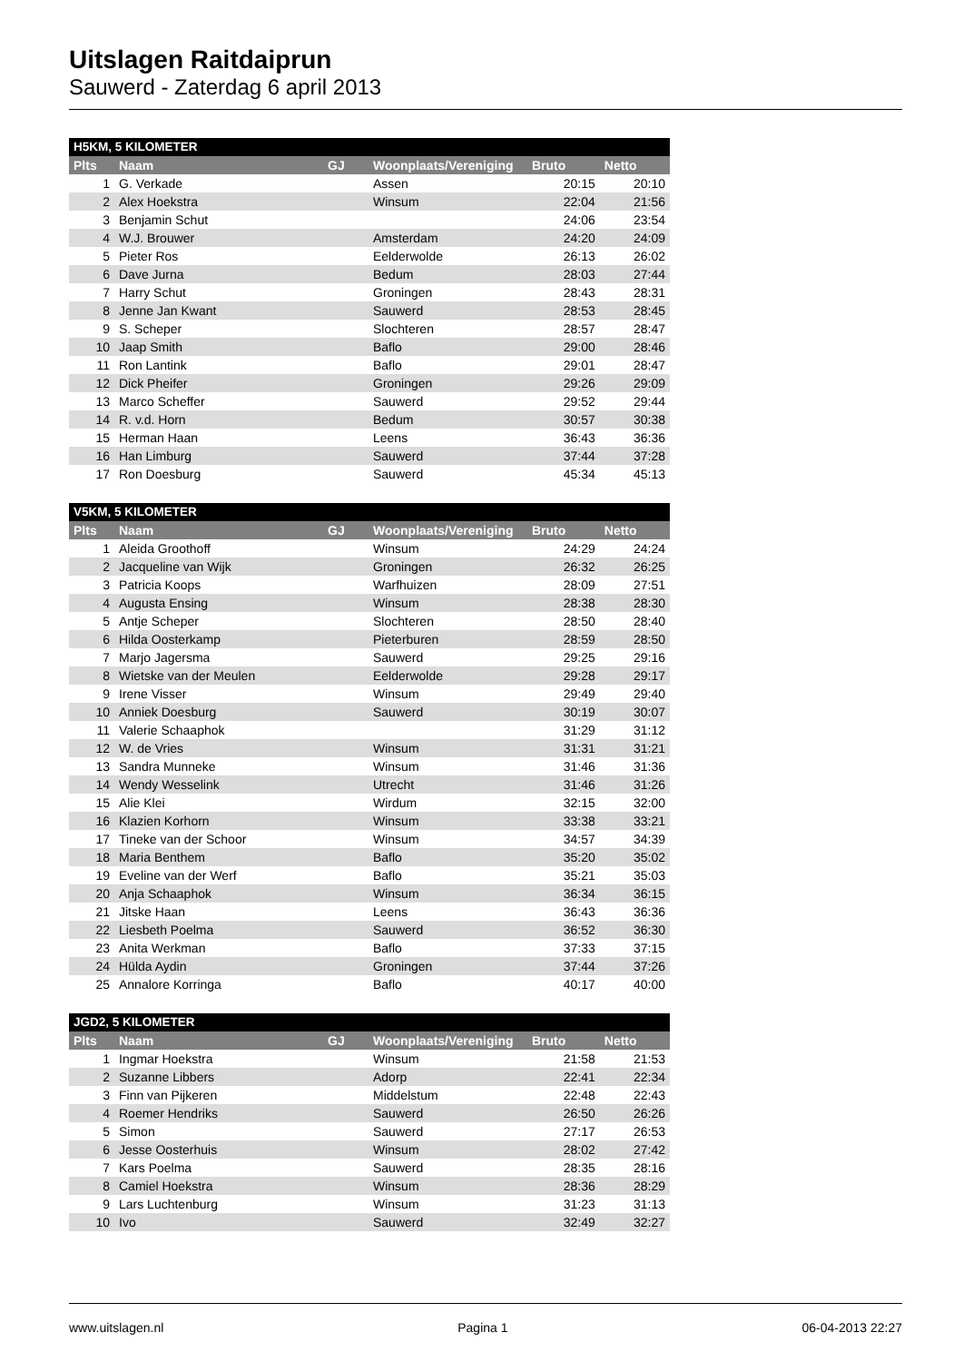Uitslagen Raitdaiprun
Sauwerd - Zaterdag 6 april 2013
| H5KM, 5 KILOMETER | | | | | |
| --- | --- | --- | --- | --- | --- |
| Plts | Naam | GJ | Woonplaats/Vereniging | Bruto | Netto |
| 1 | G. Verkade | | Assen | 20:15 | 20:10 |
| 2 | Alex Hoekstra | | Winsum | 22:04 | 21:56 |
| 3 | Benjamin Schut | | | 24:06 | 23:54 |
| 4 | W.J. Brouwer | | Amsterdam | 24:20 | 24:09 |
| 5 | Pieter Ros | | Eelderwolde | 26:13 | 26:02 |
| 6 | Dave Jurna | | Bedum | 28:03 | 27:44 |
| 7 | Harry Schut | | Groningen | 28:43 | 28:31 |
| 8 | Jenne Jan Kwant | | Sauwerd | 28:53 | 28:45 |
| 9 | S. Scheper | | Slochteren | 28:57 | 28:47 |
| 10 | Jaap Smith | | Baflo | 29:00 | 28:46 |
| 11 | Ron Lantink | | Baflo | 29:01 | 28:47 |
| 12 | Dick Pheifer | | Groningen | 29:26 | 29:09 |
| 13 | Marco Scheffer | | Sauwerd | 29:52 | 29:44 |
| 14 | R. v.d. Horn | | Bedum | 30:57 | 30:38 |
| 15 | Herman Haan | | Leens | 36:43 | 36:36 |
| 16 | Han Limburg | | Sauwerd | 37:44 | 37:28 |
| 17 | Ron Doesburg | | Sauwerd | 45:34 | 45:13 |
| V5KM, 5 KILOMETER | | | | | |
| --- | --- | --- | --- | --- | --- |
| Plts | Naam | GJ | Woonplaats/Vereniging | Bruto | Netto |
| 1 | Aleida Groothoff | | Winsum | 24:29 | 24:24 |
| 2 | Jacqueline van Wijk | | Groningen | 26:32 | 26:25 |
| 3 | Patricia Koops | | Warfhuizen | 28:09 | 27:51 |
| 4 | Augusta Ensing | | Winsum | 28:38 | 28:30 |
| 5 | Antje Scheper | | Slochteren | 28:50 | 28:40 |
| 6 | Hilda Oosterkamp | | Pieterburen | 28:59 | 28:50 |
| 7 | Marjo Jagersma | | Sauwerd | 29:25 | 29:16 |
| 8 | Wietske van der Meulen | | Eelderwolde | 29:28 | 29:17 |
| 9 | Irene Visser | | Winsum | 29:49 | 29:40 |
| 10 | Anniek Doesburg | | Sauwerd | 30:19 | 30:07 |
| 11 | Valerie Schaaphok | | | 31:29 | 31:12 |
| 12 | W. de Vries | | Winsum | 31:31 | 31:21 |
| 13 | Sandra Munneke | | Winsum | 31:46 | 31:36 |
| 14 | Wendy Wesselink | | Utrecht | 31:46 | 31:26 |
| 15 | Alie Klei | | Wirdum | 32:15 | 32:00 |
| 16 | Klazien Korhorn | | Winsum | 33:38 | 33:21 |
| 17 | Tineke van der Schoor | | Winsum | 34:57 | 34:39 |
| 18 | Maria Benthem | | Baflo | 35:20 | 35:02 |
| 19 | Eveline van der Werf | | Baflo | 35:21 | 35:03 |
| 20 | Anja Schaaphok | | Winsum | 36:34 | 36:15 |
| 21 | Jitske Haan | | Leens | 36:43 | 36:36 |
| 22 | Liesbeth Poelma | | Sauwerd | 36:52 | 36:30 |
| 23 | Anita Werkman | | Baflo | 37:33 | 37:15 |
| 24 | Hülda Aydin | | Groningen | 37:44 | 37:26 |
| 25 | Annalore Korringa | | Baflo | 40:17 | 40:00 |
| JGD2, 5 KILOMETER | | | | | |
| --- | --- | --- | --- | --- | --- |
| Plts | Naam | GJ | Woonplaats/Vereniging | Bruto | Netto |
| 1 | Ingmar Hoekstra | | Winsum | 21:58 | 21:53 |
| 2 | Suzanne Libbers | | Adorp | 22:41 | 22:34 |
| 3 | Finn van Pijkeren | | Middelstum | 22:48 | 22:43 |
| 4 | Roemer Hendriks | | Sauwerd | 26:50 | 26:26 |
| 5 | Simon | | Sauwerd | 27:17 | 26:53 |
| 6 | Jesse Oosterhuis | | Winsum | 28:02 | 27:42 |
| 7 | Kars Poelma | | Sauwerd | 28:35 | 28:16 |
| 8 | Camiel Hoekstra | | Winsum | 28:36 | 28:29 |
| 9 | Lars Luchtenburg | | Winsum | 31:23 | 31:13 |
| 10 | Ivo | | Sauwerd | 32:49 | 32:27 |
www.uitslagen.nl Pagina 1 06-04-2013 22:27